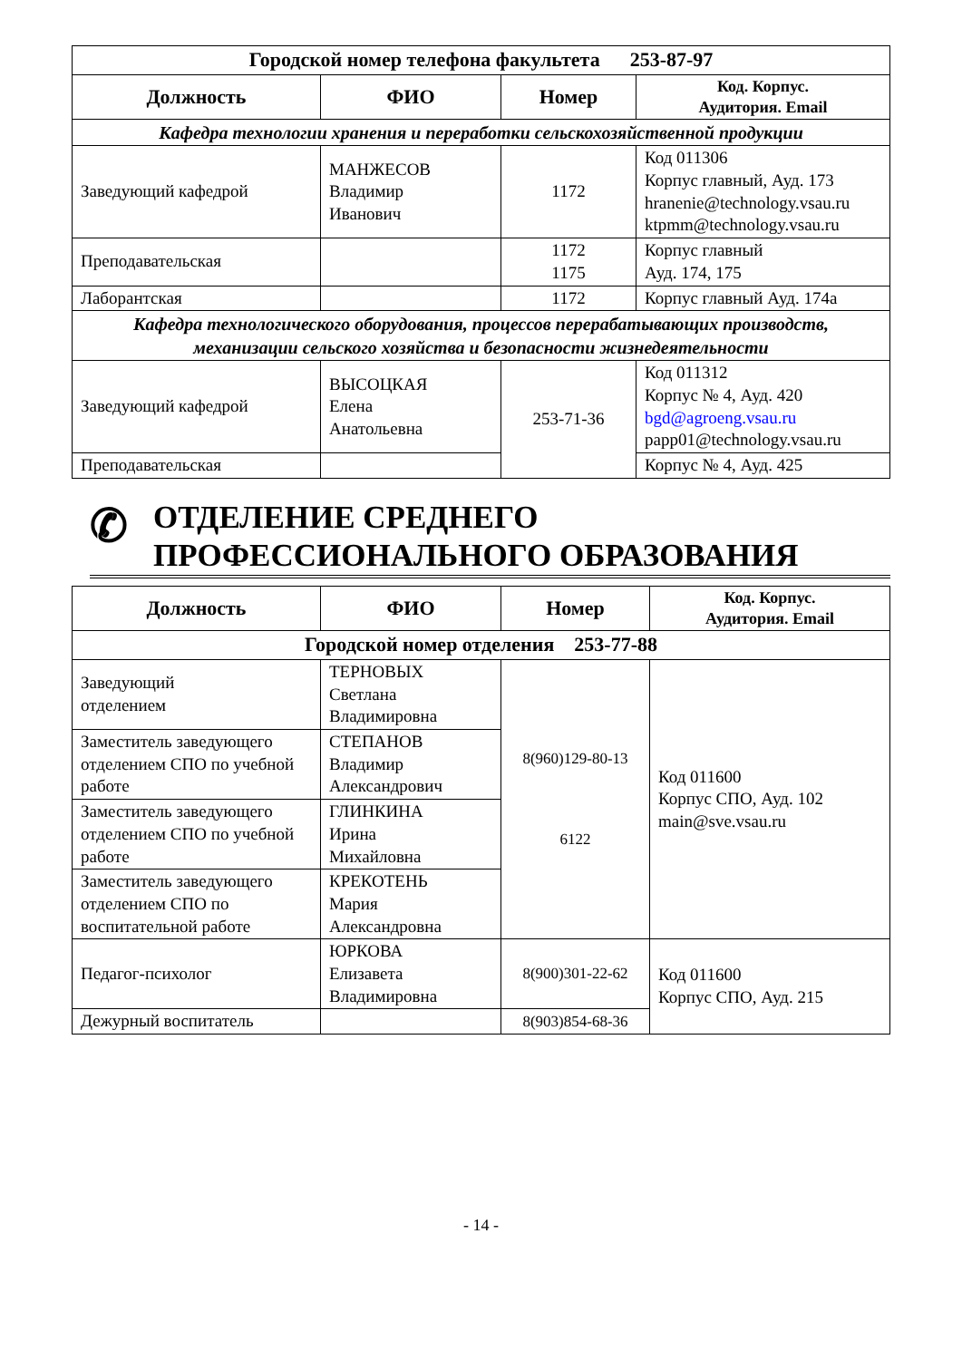| Городской номер телефона факультета 253-87-97 | | | |
| --- | --- | --- | --- |
| Должность | ФИО | Номер | Код. Корпус. Аудитория. Email |
| Кафедра технологии хранения и переработки сельскохозяйственной продукции | | | |
| Заведующий кафедрой | МАНЖЕСОВ Владимир Иванович | 1172 | Код 011306 Корпус главный, Ауд. 173 hranenie@technology.vsau.ru ktpmm@technology.vsau.ru |
| Преподавательская | | 1172 1175 | Корпус главный Ауд. 174, 175 |
| Лаборантская | | 1172 | Корпус главный Ауд. 174а |
| Кафедра технологического оборудования, процессов перерабатывающих производств, механизации сельского хозяйства и безопасности жизнедеятельности | | | |
| Заведующий кафедрой | ВЫСОЦКАЯ Елена Анатольевна | 253-71-36 | Код 011312 Корпус № 4, Ауд. 420 bgd@agroeng.vsau.ru papp01@technology.vsau.ru |
| Преподавательская | | | Корпус № 4, Ауд. 425 |
✆ ОТДЕЛЕНИЕ СРЕДНЕГО
ПРОФЕССИОНАЛЬНОГО ОБРАЗОВАНИЯ
| Должность | ФИО | Номер | Код. Корпус. Аудитория. Email |
| --- | --- | --- | --- |
| Городской номер отделения 253-77-88 | | | |
| Заведующий отделением | ТЕРНОВЫХ Светлана Владимировна | 8(960)129-80-13 6122 | Код 011600 Корпус СПО, Ауд. 102 main@sve.vsau.ru |
| Заместитель заведующего отделением СПО по учебной работе | СТЕПАНОВ Владимир Александрович | | |
| Заместитель заведующего отделением СПО по учебной работе | ГЛИНКИНА Ирина Михайловна | | |
| Заместитель заведующего отделением СПО по воспитательной работе | КРЕКОТЕНЬ Мария Александровна | | |
| Педагог-психолог | ЮРКОВА Елизавета Владимировна | 8(900)301-22-62 | Код 011600 Корпус СПО, Ауд. 215 |
| Дежурный воспитатель | | 8(903)854-68-36 | |
- 14 -